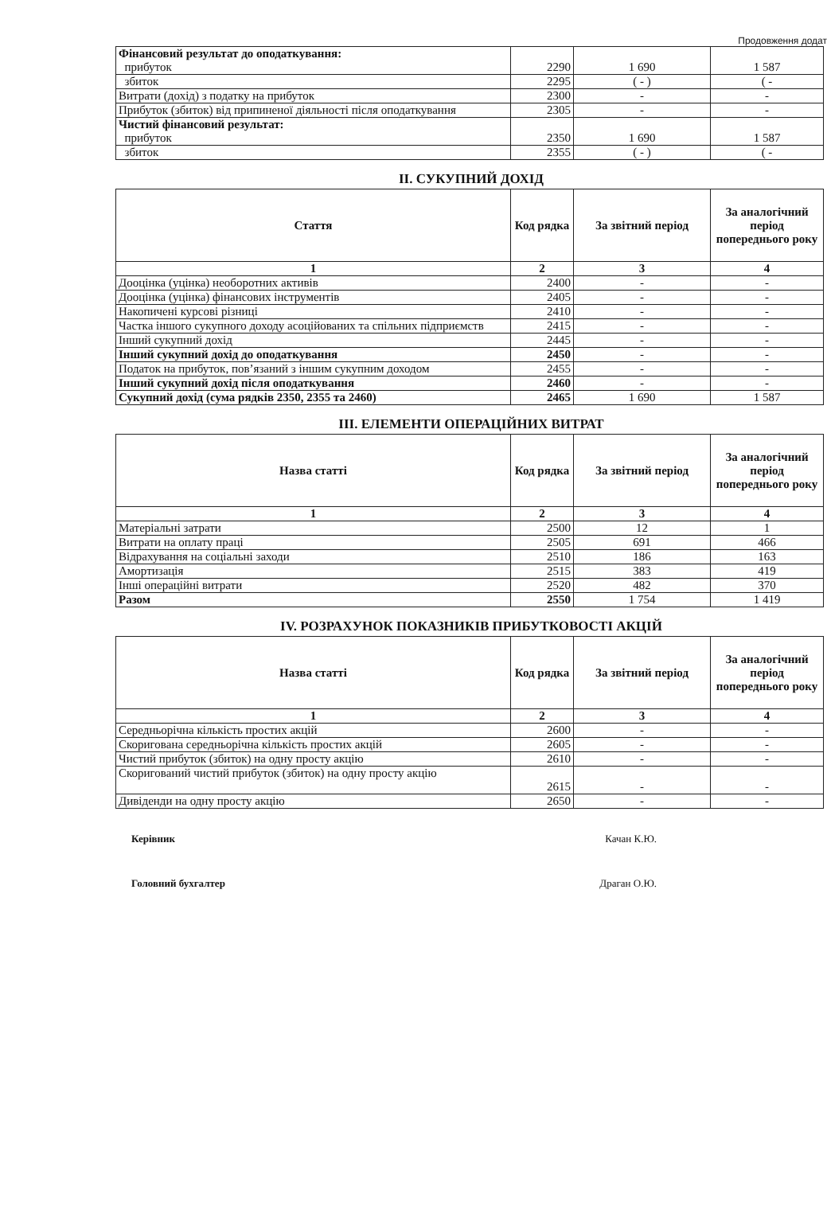Продовження додат
| Фінансовий результат до оподаткування: прибуток | 2290 | 1 690 | 1 587 |
| збиток | 2295 | ( - ) | ( - |
| Витрати (дохід) з податку на прибуток | 2300 | - | - |
| Прибуток (збиток) від припиненої діяльності після оподаткування | 2305 | - | - |
| Чистий фінансовий результат: прибуток | 2350 | 1 690 | 1 587 |
| збиток | 2355 | ( - ) | ( - |
II. СУКУПНИЙ ДОХІД
| Стаття | Код рядка | За звітний період | За аналогічний період попереднього року |
| --- | --- | --- | --- |
| 1 | 2 | 3 | 4 |
| Дооцінка (уцінка) необоротних активів | 2400 | - | - |
| Дооцінка (уцінка) фінансових інструментів | 2405 | - | - |
| Накопичені курсові різниці | 2410 | - | - |
| Частка іншого сукупного доходу асоційованих та спільних підприємств | 2415 | - | - |
| Інший сукупний дохід | 2445 | - | - |
| Інший сукупний дохід до оподаткування | 2450 | - | - |
| Податок на прибуток, пов’язаний з іншим сукупним доходом | 2455 | - | - |
| Інший сукупний дохід після оподаткування | 2460 | - | - |
| Сукупний дохід (сума рядків 2350, 2355 та 2460) | 2465 | 1 690 | 1 587 |
III. ЕЛЕМЕНТИ ОПЕРАЦІЙНИХ ВИТРАТ
| Назва статті | Код рядка | За звітний період | За аналогічний період попереднього року |
| --- | --- | --- | --- |
| 1 | 2 | 3 | 4 |
| Матеріальні затрати | 2500 | 12 | 1 |
| Витрати на оплату праці | 2505 | 691 | 466 |
| Відрахування на соціальні заходи | 2510 | 186 | 163 |
| Амортизація | 2515 | 383 | 419 |
| Інші операційні витрати | 2520 | 482 | 370 |
| Разом | 2550 | 1 754 | 1 419 |
IV. РОЗРАХУНОК ПОКАЗНИКІВ ПРИБУТКОВОСТІ АКЦІЙ
| Назва статті | Код рядка | За звітний період | За аналогічний період попереднього року |
| --- | --- | --- | --- |
| 1 | 2 | 3 | 4 |
| Середньорічна кількість простих акцій | 2600 | - | - |
| Скоригована середньорічна кількість простих акцій | 2605 | - | - |
| Чистий прибуток (збиток) на одну просту акцію | 2610 | - | - |
| Скоригований чистий прибуток (збиток) на одну просту акцію | 2615 | - | - |
| Дивіденди на одну просту акцію | 2650 | - | - |
Керівник Качан К.Ю.
Головний бухгалтер Драган О.Ю.